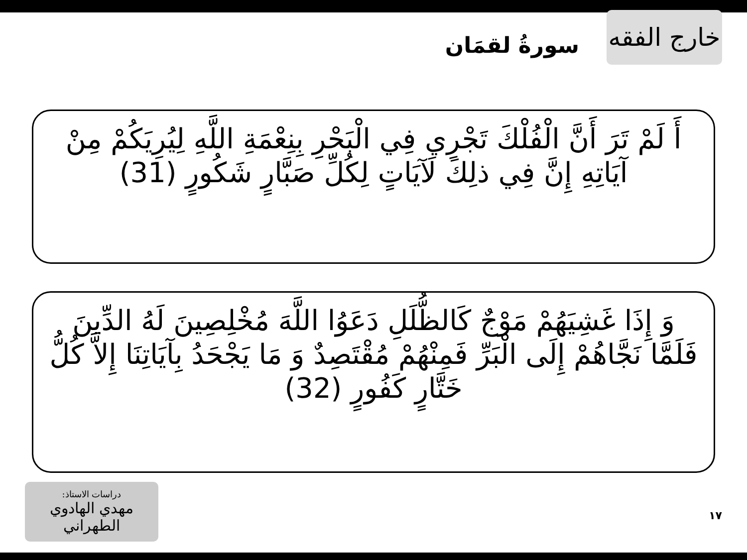خارج الفقه
سورةُ لقمَان
أَ لَمْ تَرَ أَنَّ الْفُلْكَ تَجْرِي فِي الْبَحْرِ بِنِعْمَةِ اللَّهِ لِيُرِيَكُمْ مِنْ آيَاتِهِ إِنَّ فِي ذلِكَ لَآيَاتٍ لِكُلِّ صَبَّارٍ شَكُورٍ (31)
وَ إِذَا غَشِيَهُمْ مَوْجٌ كَالظُّلَلِ دَعَوُا اللَّهَ مُخْلِصِينَ لَهُ الدِّينَ فَلَمَّا نَجَّاهُمْ إِلَى الْبَرِّ فَمِنْهُمْ مُقْتَصِدٌ وَ مَا يَجْحَدُ بِآيَاتِنَا إِلاَّ كُلُّ خَتَّارٍ كَفُورٍ (32)
دراسات الاستاذ:
مهدي الهادوي الطهراني
١٧